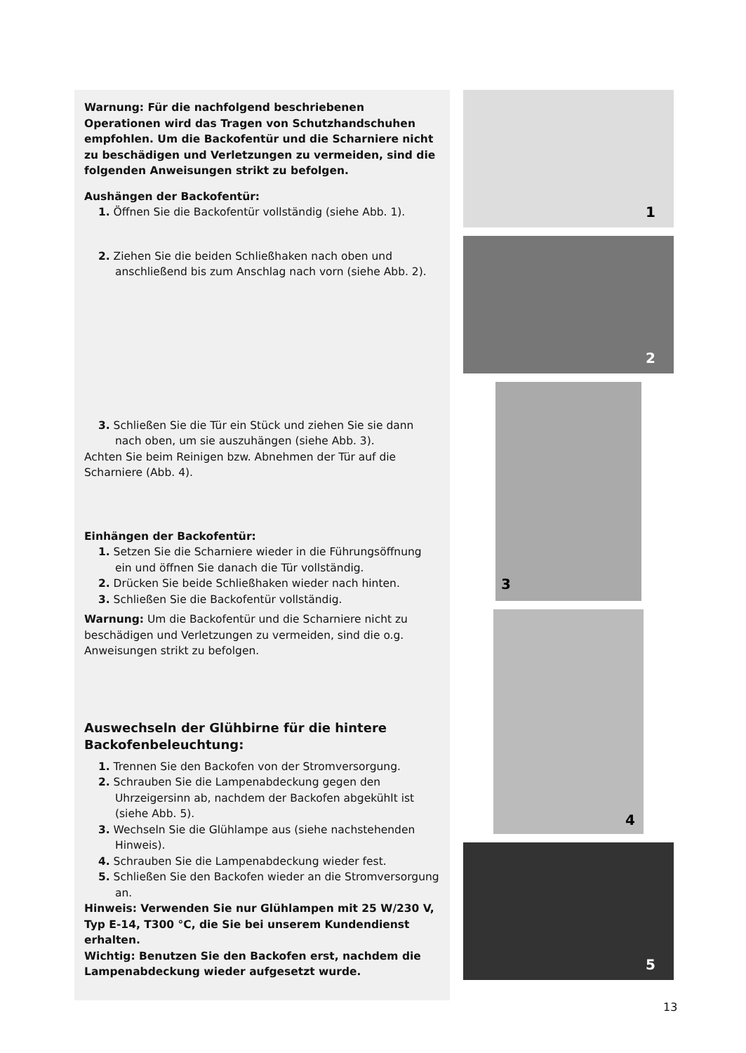Warnung: Für die nachfolgend beschriebenen Operationen wird das Tragen von Schutzhandschuhen empfohlen. Um die Backofentür und die Scharniere nicht zu beschädigen und Verletzungen zu vermeiden, sind die folgenden Anweisungen strikt zu befolgen.
Aushängen der Backofentür:
1. Öffnen Sie die Backofentür vollständig (siehe Abb. 1).
2. Ziehen Sie die beiden Schließhaken nach oben und anschließend bis zum Anschlag nach vorn (siehe Abb. 2).
3. Schließen Sie die Tür ein Stück und ziehen Sie sie dann nach oben, um sie auszuhängen (siehe Abb. 3).
Achten Sie beim Reinigen bzw. Abnehmen der Tür auf die Scharniere (Abb. 4).
Einhängen der Backofentür:
1. Setzen Sie die Scharniere wieder in die Führungsöffnung ein und öffnen Sie danach die Tür vollständig.
2. Drücken Sie beide Schließhaken wieder nach hinten.
3. Schließen Sie die Backofentür vollständig.
Warnung: Um die Backofentür und die Scharniere nicht zu beschädigen und Verletzungen zu vermeiden, sind die o.g. Anweisungen strikt zu befolgen.
Auswechseln der Glühbirne für die hintere Backofenbeleuchtung:
1. Trennen Sie den Backofen von der Stromversorgung.
2. Schrauben Sie die Lampenabdeckung gegen den Uhrzeigersinn ab, nachdem der Backofen abgekühlt ist (siehe Abb. 5).
3. Wechseln Sie die Glühlampe aus (siehe nachstehenden Hinweis).
4. Schrauben Sie die Lampenabdeckung wieder fest.
5. Schließen Sie den Backofen wieder an die Stromversorgung an.
Hinweis: Verwenden Sie nur Glühlampen mit 25 W/230 V, Typ E-14, T300 °C, die Sie bei unserem Kundendienst erhalten.
Wichtig: Benutzen Sie den Backofen erst, nachdem die Lampenabdeckung wieder aufgesetzt wurde.
1
2
3
4
5
13